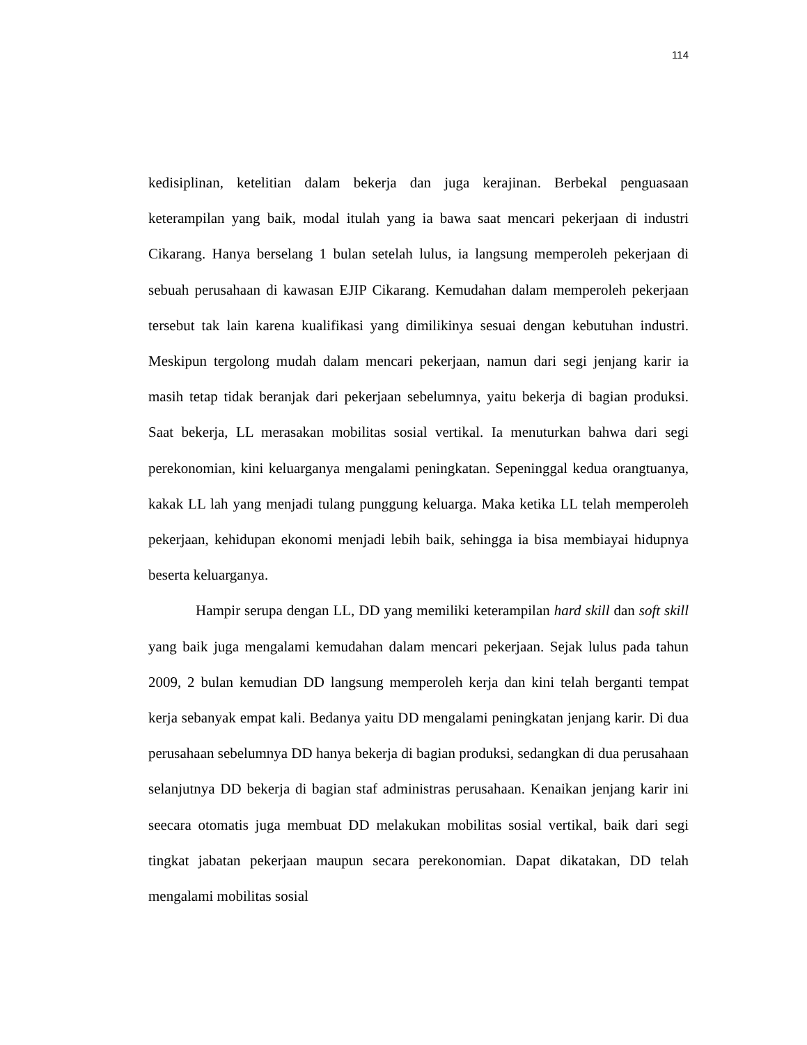114
kedisiplinan, ketelitian dalam bekerja dan juga kerajinan. Berbekal penguasaan keterampilan yang baik, modal itulah yang ia bawa saat mencari pekerjaan di industri Cikarang. Hanya berselang 1 bulan setelah lulus, ia langsung memperoleh pekerjaan di sebuah perusahaan di kawasan EJIP Cikarang. Kemudahan dalam memperoleh pekerjaan tersebut tak lain karena kualifikasi yang dimilikinya sesuai dengan kebutuhan industri. Meskipun tergolong mudah dalam mencari pekerjaan, namun dari segi jenjang karir ia masih tetap tidak beranjak dari pekerjaan sebelumnya, yaitu bekerja di bagian produksi. Saat bekerja, LL merasakan mobilitas sosial vertikal. Ia menuturkan bahwa dari segi perekonomian, kini keluarganya mengalami peningkatan. Sepeninggal kedua orangtuanya, kakak LL lah yang menjadi tulang punggung keluarga. Maka ketika LL telah memperoleh pekerjaan, kehidupan ekonomi menjadi lebih baik, sehingga ia bisa membiayai hidupnya beserta keluarganya.
Hampir serupa dengan LL, DD yang memiliki keterampilan hard skill dan soft skill yang baik juga mengalami kemudahan dalam mencari pekerjaan. Sejak lulus pada tahun 2009, 2 bulan kemudian DD langsung memperoleh kerja dan kini telah berganti tempat kerja sebanyak empat kali. Bedanya yaitu DD mengalami peningkatan jenjang karir. Di dua perusahaan sebelumnya DD hanya bekerja di bagian produksi, sedangkan di dua perusahaan selanjutnya DD bekerja di bagian staf administras perusahaan. Kenaikan jenjang karir ini seecara otomatis juga membuat DD melakukan mobilitas sosial vertikal, baik dari segi tingkat jabatan pekerjaan maupun secara perekonomian. Dapat dikatakan, DD telah mengalami mobilitas sosial